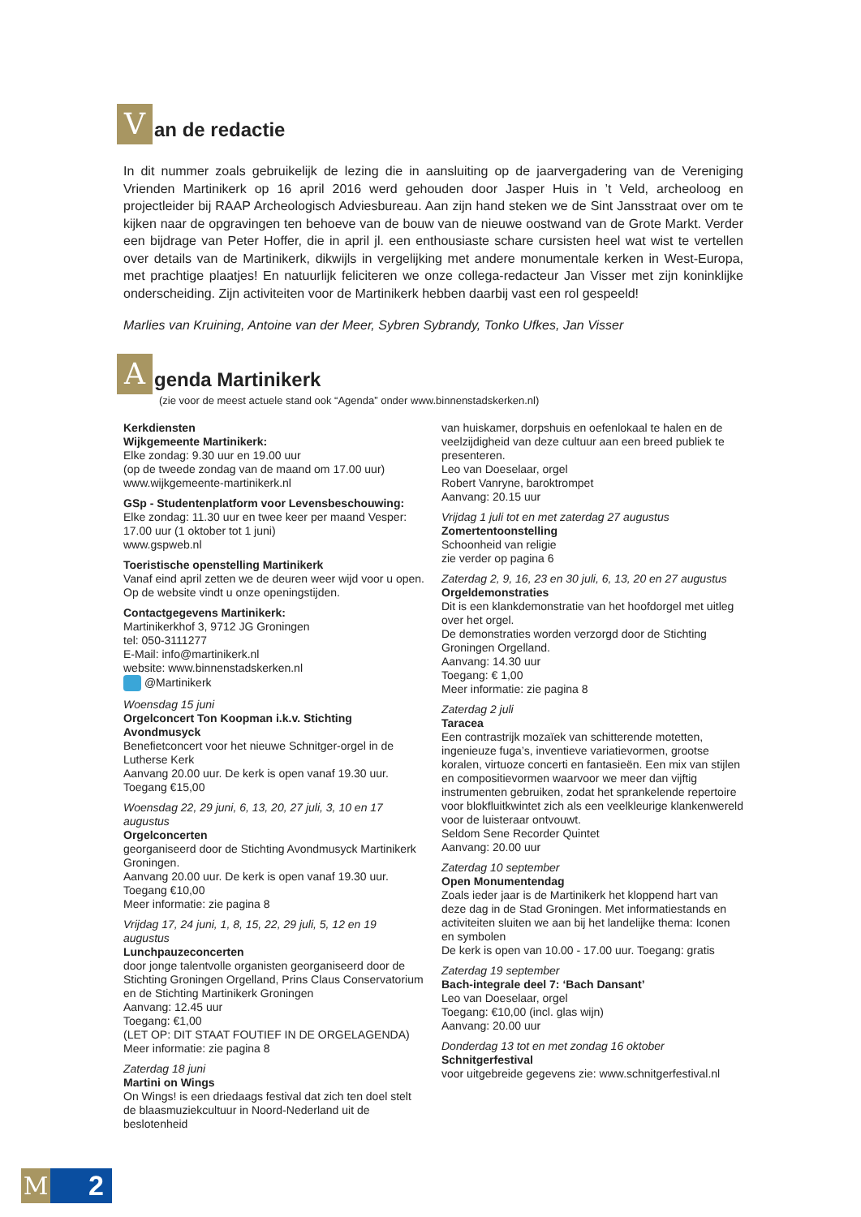V
an de redactie
In dit nummer zoals gebruikelijk de lezing die in aansluiting op de jaarvergadering van de Vereniging Vrienden Martinikerk op 16 april 2016 werd gehouden door Jasper Huis in ’t Veld, archeoloog en projectleider bij RAAP Archeologisch Adviesbureau. Aan zijn hand steken we de Sint Jansstraat over om te kijken naar de opgravingen ten behoeve van de bouw van de nieuwe oostwand van de Grote Markt. Verder een bijdrage van Peter Hoffer, die in april jl. een enthousiaste schare cursisten heel wat wist te vertellen over details van de Martinikerk, dikwijls in vergelijking met andere monumentale kerken in West-Europa, met prachtige plaatjes! En natuurlijk feliciteren we onze collega-redacteur Jan Visser met zijn koninklijke onderscheiding. Zijn activiteiten voor de Martinikerk hebben daarbij vast een rol gespeeld!
Marlies van Kruining, Antoine van der Meer, Sybren Sybrandy, Tonko Ufkes, Jan Visser
A
genda Martinikerk
(zie voor de meest actuele stand ook “Agenda” onder www.binnenstadskerken.nl)
Kerkdiensten
Wijkgemeente Martinikerk:
Elke zondag: 9.30 uur en 19.00 uur
(op de tweede zondag van de maand om 17.00 uur)
www.wijkgemeente-martinikerk.nl
GSp - Studentenplatform voor Levensbeschouwing:
Elke zondag: 11.30 uur en twee keer per maand Vesper: 17.00 uur (1 oktober tot 1 juni)
www.gspweb.nl
Toeristische openstelling Martinikerk
Vanaf eind april zetten we de deuren weer wijd voor u open. Op de website vindt u onze openingstijden.
Contactgegevens Martinikerk:
Martinikerkhof 3, 9712 JG Groningen
tel: 050-3111277
E-Mail: info@martinikerk.nl
website: www.binnenstadskerken.nl
@Martinikerk
Woensdag 15 juni
Orgelconcert Ton Koopman i.k.v. Stichting Avondmusyck
Benefietconcert voor het nieuwe Schnitger-orgel in de Lutherse Kerk
Aanvang 20.00 uur. De kerk is open vanaf 19.30 uur.
Toegang €15,00
Woensdag 22, 29 juni, 6, 13, 20, 27 juli, 3, 10 en 17 augustus
Orgelconcerten
georganiseerd door de Stichting Avondmusyck Martinikerk Groningen.
Aanvang 20.00 uur. De kerk is open vanaf 19.30 uur.
Toegang €10,00
Meer informatie: zie pagina 8
Vrijdag 17, 24 juni, 1, 8, 15, 22, 29 juli, 5, 12 en 19 augustus
Lunchpauzeconcerten
door jonge talentvolle organisten georganiseerd door de Stichting Groningen Orgelland, Prins Claus Conservatorium en de Stichting Martinikerk Groningen
Aanvang: 12.45 uur
Toegang: €1,00
(LET OP: DIT STAAT FOUTIEF IN DE ORGELAGENDA)
Meer informatie: zie pagina 8
Zaterdag 18 juni
Martini on Wings
On Wings! is een driedaags festival dat zich ten doel stelt de blaasmuziekcultuur in Noord-Nederland uit de beslotenheid
van huiskamer, dorpshuis en oefenlokaal te halen en de veelzijdigheid van deze cultuur aan een breed publiek te presenteren.
Leo van Doeselaar, orgel
Robert Vanryne, baroktrompet
Aanvang: 20.15 uur
Vrijdag 1 juli tot en met zaterdag 27 augustus
Zomertentoonstelling
Schoonheid van religie
zie verder op pagina 6
Zaterdag 2, 9, 16, 23 en 30 juli, 6, 13, 20 en 27 augustus
Orgeldemonstraties
Dit is een klankdemonstratie van het hoofdorgel met uitleg over het orgel.
De demonstraties worden verzorgd door de Stichting Groningen Orgelland.
Aanvang: 14.30 uur
Toegang: € 1,00
Meer informatie: zie pagina 8
Zaterdag 2 juli
Taracea
Een contrastrijk mozaïek van schitterende motetten, ingenieuze fuga’s, inventieve variatievormen, grootse koralen, virtuoze concerti en fantasieën. Een mix van stijlen en compositievormen waarvoor we meer dan vijftig instrumenten gebruiken, zodat het sprankelende repertoire voor blokfluitkwintet zich als een veelkleurige klankenwereld voor de luisteraar ontvouwt.
Seldom Sene Recorder Quintet
Aanvang: 20.00 uur
Zaterdag 10 september
Open Monumentendag
Zoals ieder jaar is de Martinikerk het kloppend hart van deze dag in de Stad Groningen. Met informatiestands en activiteiten sluiten we aan bij het landelijke thema: Iconen en symbolen
De kerk is open van 10.00 - 17.00 uur. Toegang: gratis
Zaterdag 19 september
Bach-integrale deel 7: ‘Bach Dansant’
Leo van Doeselaar, orgel
Toegang: €10,00 (incl. glas wijn)
Aanvang: 20.00 uur
Donderdag 13 tot en met zondag 16 oktober
Schnitgerfestival
voor uitgebreide gegevens zie: www.schnitgerfestival.nl
M 2